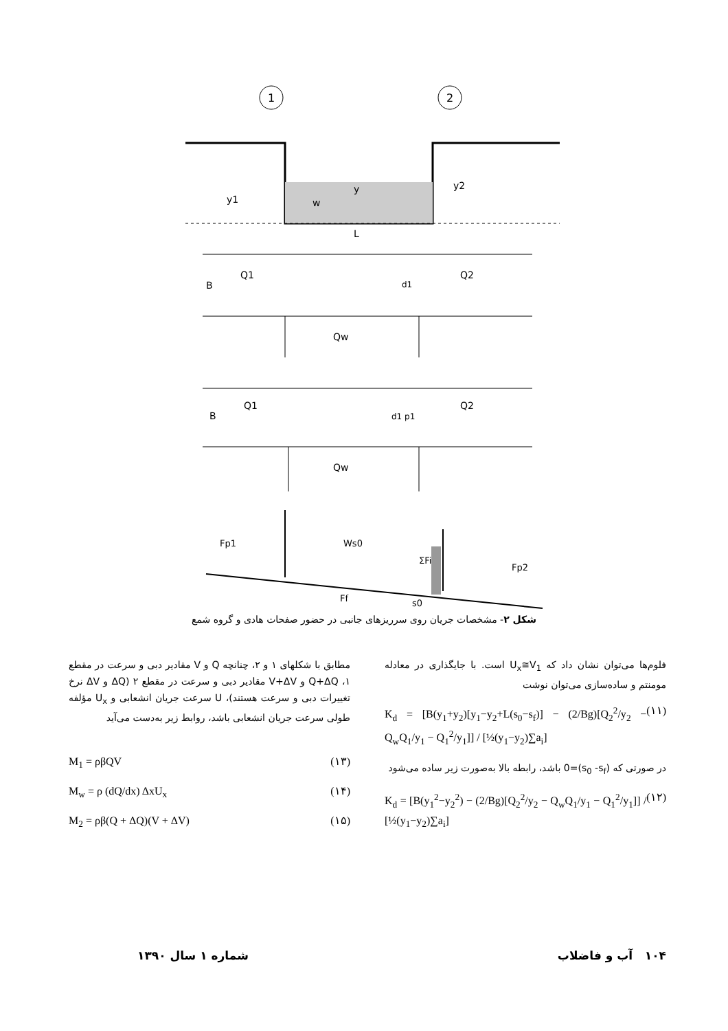1
2
y1
w
y
y2
L
B
Q1
Q2
d1
Qw
B
Q1
Q2
d1 p1
Qw
Fp1
Ws0
ΣFi
Fp2
Ff
s0
شکل ۲- مشخصات جریان روی سرریزهای جانبی در حضور صفحات هادی و گروه شمع
فلوم‌ها می‌توان نشان داد که U<sub>x</sub>≅V<sub>1</sub> است. با جایگذاری در معادله مومنتم و ساده‌سازی می‌توان نوشت
K<sub>d</sub> = [B(y<sub>1</sub>+y<sub>2</sub>)[y<sub>1</sub>−y<sub>2</sub>+L(s<sub>0</sub>−s<sub>f</sub>)] − (2/Bg)[Q<sub>2</sub><sup>2</sup>/y<sub>2</sub> − Q<sub>w</sub>Q<sub>1</sub>/y<sub>1</sub> − Q<sub>1</sub><sup>2</sup>/y<sub>1</sub>]] / [½(y<sub>1</sub>−y<sub>2</sub>)∑a<sub>i</sub>] (۱۱)
در صورتی که (s<sub>0</sub> -s<sub>f</sub>)=0 باشد، رابطه بالا به‌صورت زیر ساده می‌شود
K<sub>d</sub> = [B(y<sub>1</sub><sup>2</sup>−y<sub>2</sub><sup>2</sup>) − (2/Bg)[Q<sub>2</sub><sup>2</sup>/y<sub>2</sub> − Q<sub>w</sub>Q<sub>1</sub>/y<sub>1</sub> − Q<sub>1</sub><sup>2</sup>/y<sub>1</sub>]] / [½(y<sub>1</sub>−y<sub>2</sub>)∑a<sub>i</sub>] (۱۲)
مطابق با شکلهای ۱ و ۲، چنانچه Q و V مقادیر دبی و سرعت در مقطع ۱، Q+ΔQ و V+ΔV مقادیر دبی و سرعت در مقطع ۲ (ΔQ و ΔV نرخ تغییرات دبی و سرعت هستند)، U سرعت جریان انشعابی و U<sub>x</sub> مؤلفه طولی سرعت جریان انشعابی باشد، روابط زیر به‌دست می‌آید
M<sub>1</sub> = ρβQV (۱۳)
M<sub>w</sub> = ρ (dQ/dx) ΔxU<sub>x</sub> (۱۴)
M<sub>2</sub> = ρβ(Q + ΔQ)(V + ΔV) (۱۵)
۱۰۴ آب و فاضلاب شماره ۱ سال ۱۳۹۰